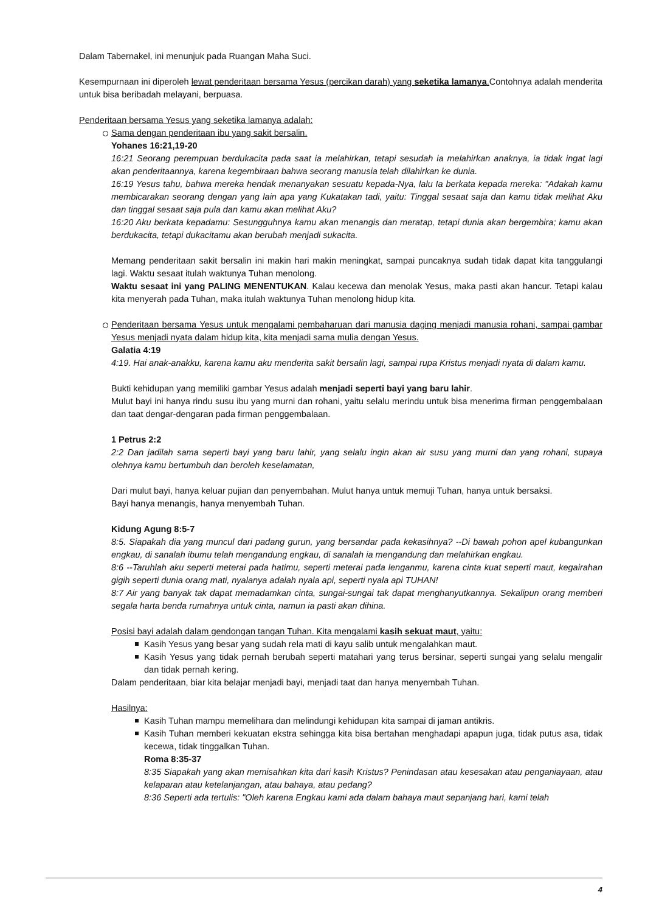Dalam Tabernakel, ini menunjuk pada Ruangan Maha Suci.
Kesempurnaan ini diperoleh lewat penderitaan bersama Yesus (percikan darah) yang seketika lamanya. Contohnya adalah menderita untuk bisa beribadah melayani, berpuasa.
Penderitaan bersama Yesus yang seketika lamanya adalah:
Sama dengan penderitaan ibu yang sakit bersalin.
Yohanes 16:21,19-20
16:21 Seorang perempuan berdukacita pada saat ia melahirkan, tetapi sesudah ia melahirkan anaknya, ia tidak ingat lagi akan penderitaannya, karena kegembiraan bahwa seorang manusia telah dilahirkan ke dunia.
16:19 Yesus tahu, bahwa mereka hendak menanyakan sesuatu kepada-Nya, lalu Ia berkata kepada mereka: "Adakah kamu membicarakan seorang dengan yang lain apa yang Kukatakan tadi, yaitu: Tinggal sesaat saja dan kamu tidak melihat Aku dan tinggal sesaat saja pula dan kamu akan melihat Aku?
16:20 Aku berkata kepadamu: Sesungguhnya kamu akan menangis dan meratap, tetapi dunia akan bergembira; kamu akan berdukacita, tetapi dukacitamu akan berubah menjadi sukacita.
Memang penderitaan sakit bersalin ini makin hari makin meningkat, sampai puncaknya sudah tidak dapat kita tanggulangi lagi. Waktu sesaat itulah waktunya Tuhan menolong.
Waktu sesaat ini yang PALING MENENTUKAN. Kalau kecewa dan menolak Yesus, maka pasti akan hancur. Tetapi kalau kita menyerah pada Tuhan, maka itulah waktunya Tuhan menolong hidup kita.
Penderitaan bersama Yesus untuk mengalami pembaharuan dari manusia daging menjadi manusia rohani, sampai gambar Yesus menjadi nyata dalam hidup kita, kita menjadi sama mulia dengan Yesus.
Galatia 4:19
4:19. Hai anak-anakku, karena kamu aku menderita sakit bersalin lagi, sampai rupa Kristus menjadi nyata di dalam kamu.
Bukti kehidupan yang memiliki gambar Yesus adalah menjadi seperti bayi yang baru lahir.
Mulut bayi ini hanya rindu susu ibu yang murni dan rohani, yaitu selalu merindu untuk bisa menerima firman penggembalaan dan taat dengar-dengaran pada firman penggembalaan.
1 Petrus 2:2
2:2 Dan jadilah sama seperti bayi yang baru lahir, yang selalu ingin akan air susu yang murni dan yang rohani, supaya olehnya kamu bertumbuh dan beroleh keselamatan,
Dari mulut bayi, hanya keluar pujian dan penyembahan. Mulut hanya untuk memuji Tuhan, hanya untuk bersaksi.
Bayi hanya menangis, hanya menyembah Tuhan.
Kidung Agung 8:5-7
8:5. Siapakah dia yang muncul dari padang gurun, yang bersandar pada kekasihnya? --Di bawah pohon apel kubangunkan engkau, di sanalah ibumu telah mengandung engkau, di sanalah ia mengandung dan melahirkan engkau.
8:6 --Taruhlah aku seperti meterai pada hatimu, seperti meterai pada lenganmu, karena cinta kuat seperti maut, kegairahan gigih seperti dunia orang mati, nyalanya adalah nyala api, seperti nyala api TUHAN!
8:7 Air yang banyak tak dapat memadamkan cinta, sungai-sungai tak dapat menghanyutkannya. Sekalipun orang memberi segala harta benda rumahnya untuk cinta, namun ia pasti akan dihina.
Posisi bayi adalah dalam gendongan tangan Tuhan. Kita mengalami kasih sekuat maut, yaitu:
Kasih Yesus yang besar yang sudah rela mati di kayu salib untuk mengalahkan maut.
Kasih Yesus yang tidak pernah berubah seperti matahari yang terus bersinar, seperti sungai yang selalu mengalir dan tidak pernah kering.
Dalam penderitaan, biar kita belajar menjadi bayi, menjadi taat dan hanya menyembah Tuhan.
Hasilnya:
Kasih Tuhan mampu memelihara dan melindungi kehidupan kita sampai di jaman antikris.
Kasih Tuhan memberi kekuatan ekstra sehingga kita bisa bertahan menghadapi apapun juga, tidak putus asa, tidak kecewa, tidak tinggalkan Tuhan.
Roma 8:35-37
8:35 Siapakah yang akan memisahkan kita dari kasih Kristus? Penindasan atau kesesakan atau penganiayaan, atau kelaparan atau ketelanjangan, atau bahaya, atau pedang?
8:36 Seperti ada tertulis: "Oleh karena Engkau kami ada dalam bahaya maut sepanjang hari, kami telah
4